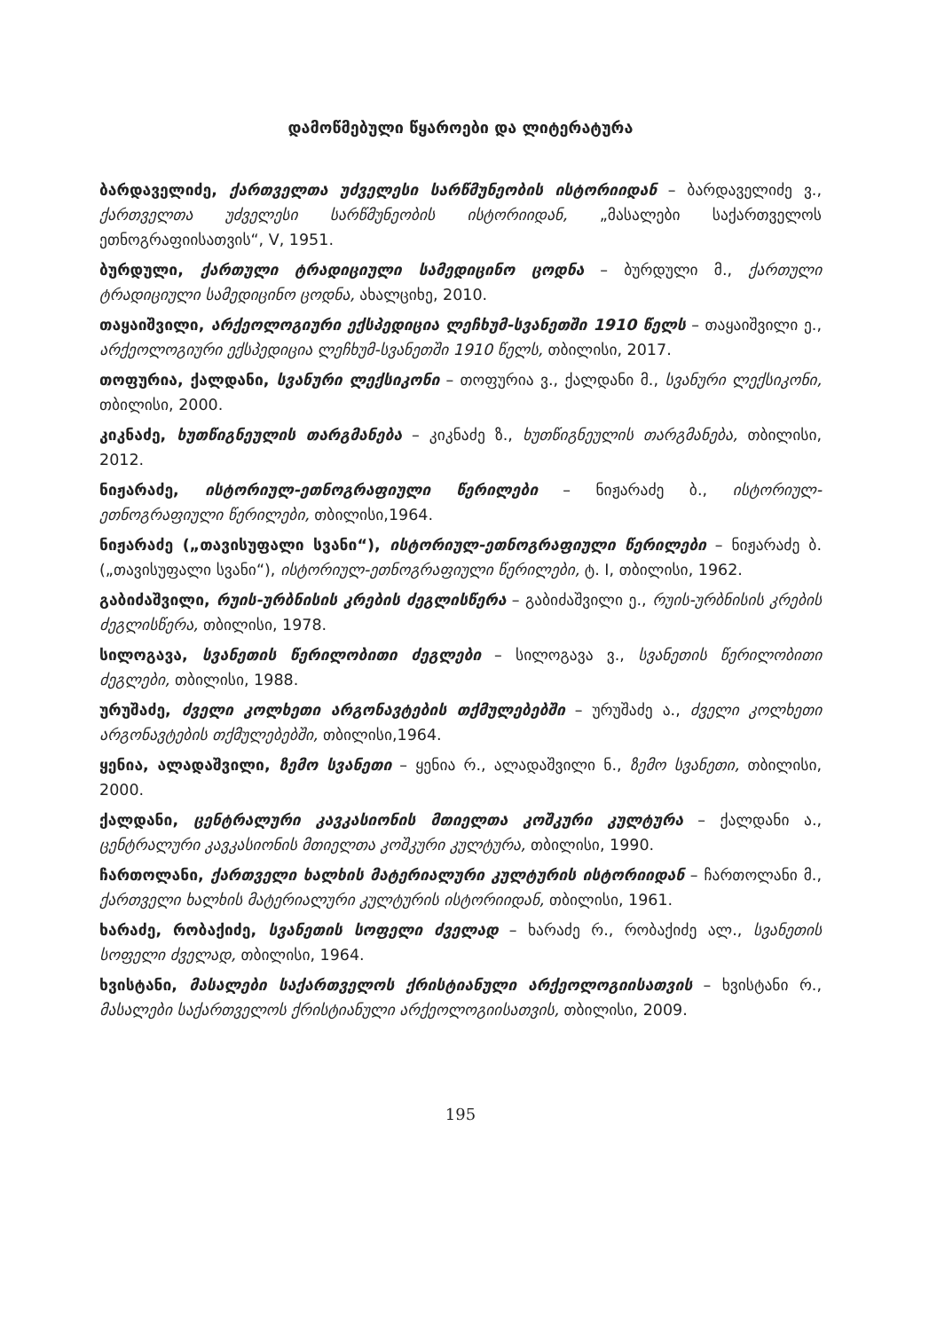დამოწმებული წყაროები და ლიტერატურა
ბარდაველიძე, ქართველთა უძველესი სარწმუნეობის ისტორიიდან – ბარდაველიძე ვ., ქართველთა უძველესი სარწმუნეობის ისტორიიდან, „მასალები საქართველოს ეთნოგრაფიისათვის“, V, 1951.
ბურდული, ქართული ტრადიციული სამედიცინო ცოდნა – ბურდული მ., ქართული ტრადიციული სამედიცინო ცოდნა, ახალციხე, 2010.
თაყაიშვილი, არქეოლოგიური ექსპედიცია ლეჩხუმ-სვანეთში 1910 წელს – თაყაიშვილი ე., არქეოლოგიური ექსპედიცია ლეჩხუმ-სვანეთში 1910 წელს, თბილისი, 2017.
თოფურია, ქალდანი, სვანური ლექსიკონი – თოფურია ვ., ქალდანი მ., სვანური ლექსიკონი, თბილისი, 2000.
კიკნაძე, ხუთწიგნეულის თარგმანება – კიკნაძე ზ., ხუთწიგნეულის თარგმანება, თბილისი, 2012.
ნიჟარაძე, ისტორიულ-ეთნოგრაფიული წერილები – ნიჟარაძე ბ., ისტორიულ-ეთნოგრაფიული წერილები, თბილისი,1964.
ნიჟარაძე („თავისუფალი სვანი“), ისტორიულ-ეთნოგრაფიული წერილები – ნიჟარაძე ბ. („თავისუფალი სვანი“), ისტორიულ-ეთნოგრაფიული წერილები, ტ. I, თბილისი, 1962.
გაბიძაშვილი, რუის-ურბნისის კრების ძეგლისწერა – გაბიძაშვილი ე., რუის-ურბნისის კრების ძეგლისწერა, თბილისი, 1978.
სილოგავა, სვანეთის წერილობითი ძეგლები – სილოგავა ვ., სვანეთის წერილობითი ძეგლები, თბილისი, 1988.
ურუშაძე, ძველი კოლხეთი არგონავტების თქმულებებში – ურუშაძე ა., ძველი კოლხეთი არგონავტების თქმულებებში, თბილისი,1964.
ყენია, ალადაშვილი, ზემო სვანეთი – ყენია რ., ალადაშვილი ნ., ზემო სვანეთი, თბილისი, 2000.
ქალდანი, ცენტრალური კავკასიონის მთიელთა კოშკური კულტურა – ქალდანი ა., ცენტრალური კავკასიონის მთიელთა კოშკური კულტურა, თბილისი, 1990.
ჩართოლანი, ქართველი ხალხის მატერიალური კულტურის ისტორიიდან – ჩართოლანი მ., ქართველი ხალხის მატერიალური კულტურის ისტორიიდან, თბილისი, 1961.
ხარაძე, რობაქიძე, სვანეთის სოფელი ძველად – ხარაძე რ., რობაქიძე ალ., სვანეთის სოფელი ძველად, თბილისი, 1964.
ხვისტანი, მასალები საქართველოს ქრისტიანული არქეოლოგიისათვის – ხვისტანი რ., მასალები საქართველოს ქრისტიანული არქეოლოგიისათვის, თბილისი, 2009.
195